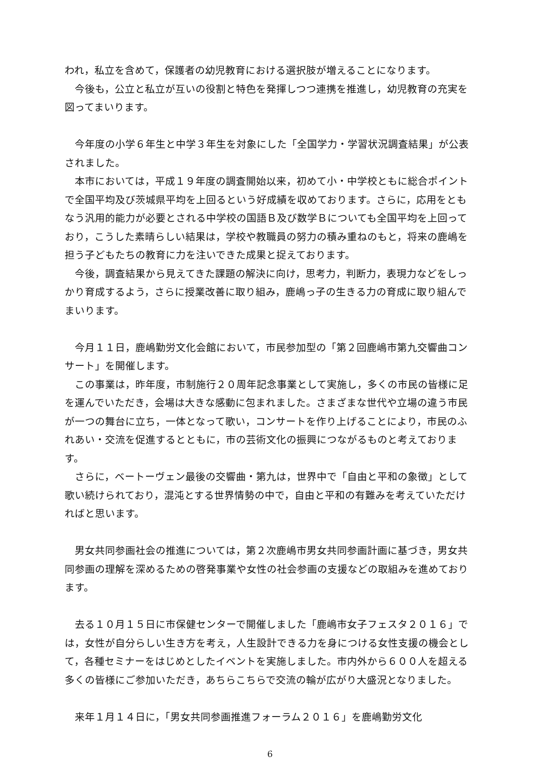われ，私立を含めて，保護者の幼児教育における選択肢が増えることになります。
今後も，公立と私立が互いの役割と特色を発揮しつつ連携を推進し，幼児教育の充実を図ってまいります。
今年度の小学６年生と中学３年生を対象にした「全国学力・学習状況調査結果」が公表されました。
本市においては，平成１９年度の調査開始以来，初めて小・中学校ともに総合ポイントで全国平均及び茨城県平均を上回るという好成績を収めております。さらに，応用をともなう汎用的能力が必要とされる中学校の国語Ｂ及び数学Ｂについても全国平均を上回っており，こうした素晴らしい結果は，学校や教職員の努力の積み重ねのもと，将来の鹿嶋を担う子どもたちの教育に力を注いできた成果と捉えております。
今後，調査結果から見えてきた課題の解決に向け，思考力，判断力，表現力などをしっかり育成するよう，さらに授業改善に取り組み，鹿嶋っ子の生きる力の育成に取り組んでまいります。
今月１１日，鹿嶋勤労文化会館において，市民参加型の「第２回鹿嶋市第九交響曲コンサート」を開催します。
この事業は，昨年度，市制施行２０周年記念事業として実施し，多くの市民の皆様に足を運んでいただき，会場は大きな感動に包まれました。さまざまな世代や立場の違う市民が一つの舞台に立ち，一体となって歌い，コンサートを作り上げることにより，市民のふれあい・交流を促進するとともに，市の芸術文化の振興につながるものと考えております。
さらに，ベートーヴェン最後の交響曲・第九は，世界中で「自由と平和の象徴」として歌い続けられており，混沌とする世界情勢の中で，自由と平和の有難みを考えていただければと思います。
男女共同参画社会の推進については，第２次鹿嶋市男女共同参画計画に基づき，男女共同参画の理解を深めるための啓発事業や女性の社会参画の支援などの取組みを進めております。
去る１０月１５日に市保健センターで開催しました「鹿嶋市女子フェスタ２０１６」では，女性が自分らしい生き方を考え，人生設計できる力を身につける女性支援の機会として，各種セミナーをはじめとしたイベントを実施しました。市内外から６００人を超える多くの皆様にご参加いただき，あちらこちらで交流の輪が広がり大盛況となりました。
来年１月１４日に，「男女共同参画推進フォーラム２０１６」を鹿嶋勤労文化
6